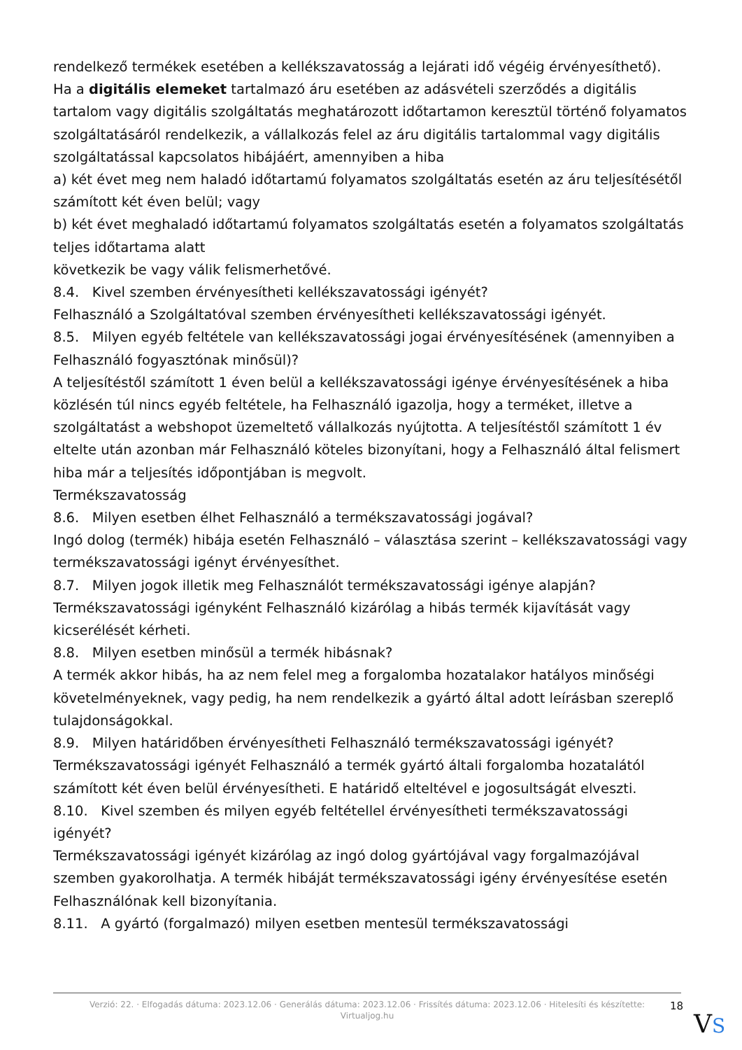rendelkező termékek esetében a kellékszavatosság a lejárati idő végéig érvényesíthető).
Ha a digitális elemeket tartalmazó áru esetében az adásvételi szerződés a digitális tartalom vagy digitális szolgáltatás meghatározott időtartamon keresztül történő folyamatos szolgáltatásáról rendelkezik, a vállalkozás felel az áru digitális tartalommal vagy digitális szolgáltatással kapcsolatos hibájáért, amennyiben a hiba
a) két évet meg nem haladó időtartamú folyamatos szolgáltatás esetén az áru teljesítésétől számított két éven belül; vagy
b) két évet meghaladó időtartamú folyamatos szolgáltatás esetén a folyamatos szolgáltatás teljes időtartama alatt
következik be vagy válik felismerhetővé.
8.4. Kivel szemben érvényesítheti kellékszavatossági igényét?
Felhasználó a Szolgáltatóval szemben érvényesítheti kellékszavatossági igényét.
8.5. Milyen egyéb feltétele van kellékszavatossági jogai érvényesítésének (amennyiben a Felhasználó fogyasztónak minősül)?
A teljesítéstől számított 1 éven belül a kellékszavatossági igénye érvényesítésének a hiba közlésén túl nincs egyéb feltétele, ha Felhasználó igazolja, hogy a terméket, illetve a szolgáltatást a webshopot üzemeltető vállalkozás nyújtotta. A teljesítéstől számított 1 év eltelte után azonban már Felhasználó köteles bizonyítani, hogy a Felhasználó által felismert hiba már a teljesítés időpontjában is megvolt.
Termékszavatosság
8.6. Milyen esetben élhet Felhasználó a termékszavatossági jogával?
Ingó dolog (termék) hibája esetén Felhasználó – választása szerint – kellékszavatossági vagy termékszavatossági igényt érvényesíthet.
8.7. Milyen jogok illetik meg Felhasználót termékszavatossági igénye alapján?
Termékszavatossági igényként Felhasználó kizárólag a hibás termék kijavítását vagy kicserélését kérheti.
8.8. Milyen esetben minősül a termék hibásnak?
A termék akkor hibás, ha az nem felel meg a forgalomba hozatalakor hatályos minőségi követelményeknek, vagy pedig, ha nem rendelkezik a gyártó által adott leírásban szereplő tulajdonságokkal.
8.9. Milyen határidőben érvényesítheti Felhasználó termékszavatossági igényét?
Termékszavatossági igényét Felhasználó a termék gyártó általi forgalomba hozatalától számított két éven belül érvényesítheti. E határidő elteltével e jogosultságát elveszti.
8.10. Kivel szemben és milyen egyéb feltétellel érvényesítheti termékszavatossági igényét?
Termékszavatossági igényét kizárólag az ingó dolog gyártójával vagy forgalmazójával szemben gyakorolhatja. A termék hibáját termékszavatossági igény érvényesítése esetén Felhasználónak kell bizonyítania.
8.11. A gyártó (forgalmazó) milyen esetben mentesül termékszavatossági
Verzió: 22. · Elfogadás dátuma: 2023.12.06 · Generálás dátuma: 2023.12.06 · Frissítés dátuma: 2023.12.06 · Hitelesíti és készítette:
Virtualjog.hu
18
VS